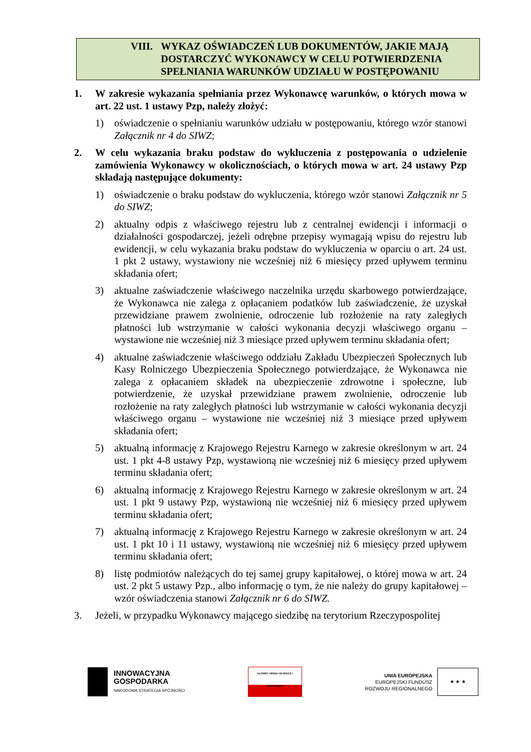VIII. WYKAZ OŚWIADCZEŃ LUB DOKUMENTÓW, JAKIE MAJĄ
DOSTARCZYĆ WYKONAWCY W CELU POTWIERDZENIA
SPEŁNIANIA WARUNKÓW UDZIAŁU W POSTĘPOWANIU
1. W zakresie wykazania spełniania przez Wykonawcę warunków, o których mowa w art. 22 ust. 1 ustawy Pzp, należy złożyć:
1) oświadczenie o spełnianiu warunków udziału w postępowaniu, którego wzór stanowi Załącznik nr 4 do SIWZ;
2. W celu wykazania braku podstaw do wykluczenia z postępowania o udzielenie zamówienia Wykonawcy w okolicznościach, o których mowa w art. 24 ustawy Pzp składają następujące dokumenty:
1) oświadczenie o braku podstaw do wykluczenia, którego wzór stanowi Załącznik nr 5 do SIWZ;
2) aktualny odpis z właściwego rejestru lub z centralnej ewidencji i informacji o działalności gospodarczej, jeżeli odrębne przepisy wymagają wpisu do rejestru lub ewidencji, w celu wykazania braku podstaw do wykluczenia w oparciu o art. 24 ust. 1 pkt 2 ustawy, wystawiony nie wcześniej niż 6 miesięcy przed upływem terminu składania ofert;
3) aktualne zaświadczenie właściwego naczelnika urzędu skarbowego potwierdzające, że Wykonawca nie zalega z opłacaniem podatków lub zaświadczenie, że uzyskał przewidziane prawem zwolnienie, odroczenie lub rozłożenie na raty zaległych płatności lub wstrzymanie w całości wykonania decyzji właściwego organu – wystawione nie wcześniej niż 3 miesiące przed upływem terminu składania ofert;
4) aktualne zaświadczenie właściwego oddziału Zakładu Ubezpieczeń Społecznych lub Kasy Rolniczego Ubezpieczenia Społecznego potwierdzające, że Wykonawca nie zalega z opłacaniem składek na ubezpieczenie zdrowotne i społeczne, lub potwierdzenie, że uzyskał przewidziane prawem zwolnienie, odroczenie lub rozłożenie na raty zaległych płatności lub wstrzymanie w całości wykonania decyzji właściwego organu – wystawione nie wcześniej niż 3 miesiące przed upływem składania ofert;
5) aktualną informację z Krajowego Rejestru Karnego w zakresie określonym w art. 24 ust. 1 pkt 4-8 ustawy Pzp, wystawioną nie wcześniej niż 6 miesięcy przed upływem terminu składania ofert;
6) aktualną informację z Krajowego Rejestru Karnego w zakresie określonym w art. 24 ust. 1 pkt 9 ustawy Pzp, wystawioną nie wcześniej niż 6 miesięcy przed upływem terminu składania ofert;
7) aktualną informację z Krajowego Rejestru Karnego w zakresie określonym w art. 24 ust. 1 pkt 10 i 11 ustawy, wystawioną nie wcześniej niż 6 miesięcy przed upływem terminu składania ofert;
8) listę podmiotów należących do tej samej grupy kapitałowej, o której mowa w art. 24 ust. 2 pkt 5 ustawy Pzp., albo informację o tym, że nie należy do grupy kapitałowej – wzór oświadczenia stanowi Załącznik nr 6 do SIWZ.
3. Jeżeli, w przypadku Wykonawcy mającego siedzibę na terytorium Rzeczypospolitej
INNOWACYJNA
GOSPODARKA
NARODOWA STRATEGIA SPÓJNOŚCI
GŁÓWNY URZĄD GEODEZJI I KARTOGRAFII
UNIA EUROPEJSKA
EUROPEJSKI FUNDUSZ
ROZWOJU REGIONALNEGO
★ ★ ★